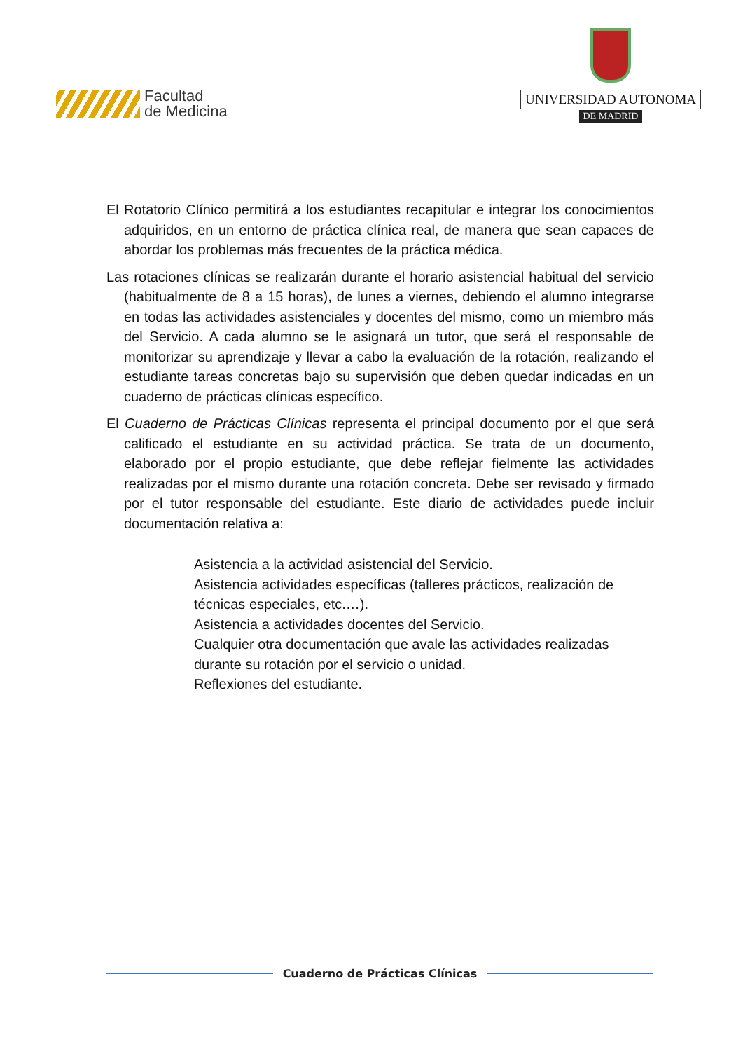Facultad
de Medicina
UNIVERSIDAD AUTONOMA
DE MADRID
El Rotatorio Clínico permitirá a los estudiantes recapitular e integrar los conocimientos adquiridos, en un entorno de práctica clínica real, de manera que sean capaces de abordar los problemas más frecuentes de la práctica médica.
Las rotaciones clínicas se realizarán durante el horario asistencial habitual del servicio (habitualmente de 8 a 15 horas), de lunes a viernes, debiendo el alumno integrarse en todas las actividades asistenciales y docentes del mismo, como un miembro más del Servicio. A cada alumno se le asignará un tutor, que será el responsable de monitorizar su aprendizaje y llevar a cabo la evaluación de la rotación, realizando el estudiante tareas concretas bajo su supervisión que deben quedar indicadas en un cuaderno de prácticas clínicas específico.
El Cuaderno de Prácticas Clínicas representa el principal documento por el que será calificado el estudiante en su actividad práctica. Se trata de un documento, elaborado por el propio estudiante, que debe reflejar fielmente las actividades realizadas por el mismo durante una rotación concreta. Debe ser revisado y firmado por el tutor responsable del estudiante. Este diario de actividades puede incluir documentación relativa a:
Asistencia a la actividad asistencial del Servicio.
Asistencia actividades específicas (talleres prácticos, realización de técnicas especiales, etc.…).
Asistencia a actividades docentes del Servicio.
Cualquier otra documentación que avale las actividades realizadas durante su rotación por el servicio o unidad.
Reflexiones del estudiante.
Cuaderno de Prácticas Clínicas